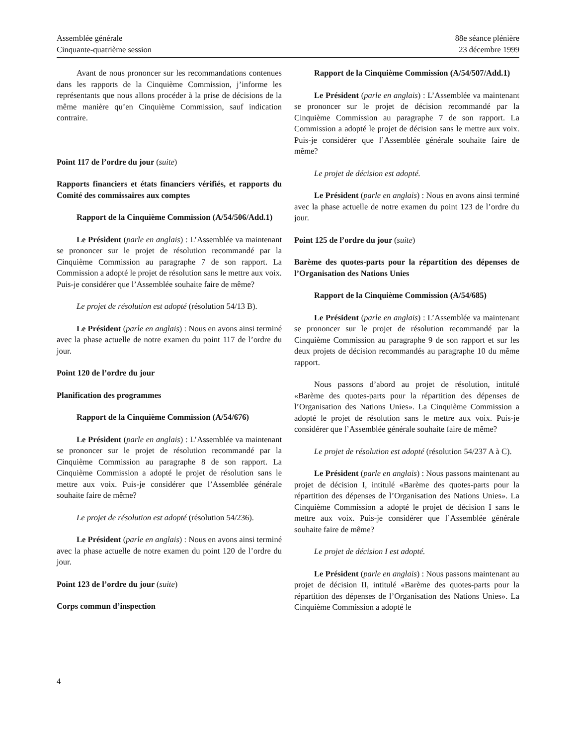Assemblée générale
Cinquante-quatrième session
88e séance plénière
23 décembre 1999
Avant de nous prononcer sur les recommandations contenues dans les rapports de la Cinquième Commission, j’informe les représentants que nous allons procéder à la prise de décisions de la même manière qu’en Cinquième Commission, sauf indication contraire.
Point 117 de l’ordre du jour (suite)
Rapports financiers et états financiers vérifiés, et rapports du Comité des commissaires aux comptes
Rapport de la Cinquième Commission (A/54/506/Add.1)
Le Président (parle en anglais) : L’Assemblée va maintenant se prononcer sur le projet de résolution recommandé par la Cinquième Commission au paragraphe 7 de son rapport. La Commission a adopté le projet de résolution sans le mettre aux voix. Puis-je considérer que l’Assemblée souhaite faire de même?
Le projet de résolution est adopté (résolution 54/13 B).
Le Président (parle en anglais) : Nous en avons ainsi terminé avec la phase actuelle de notre examen du point 117 de l’ordre du jour.
Point 120 de l’ordre du jour
Planification des programmes
Rapport de la Cinquième Commission (A/54/676)
Le Président (parle en anglais) : L’Assemblée va maintenant se prononcer sur le projet de résolution recommandé par la Cinquième Commission au paragraphe 8 de son rapport. La Cinquième Commission a adopté le projet de résolution sans le mettre aux voix. Puis-je considérer que l’Assemblée générale souhaite faire de même?
Le projet de résolution est adopté (résolution 54/236).
Le Président (parle en anglais) : Nous en avons ainsi terminé avec la phase actuelle de notre examen du point 120 de l’ordre du jour.
Point 123 de l’ordre du jour (suite)
Corps commun d’inspection
Rapport de la Cinquième Commission (A/54/507/Add.1)
Le Président (parle en anglais) : L’Assemblée va maintenant se prononcer sur le projet de décision recommandé par la Cinquième Commission au paragraphe 7 de son rapport. La Commission a adopté le projet de décision sans le mettre aux voix. Puis-je considérer que l’Assemblée générale souhaite faire de même?
Le projet de décision est adopté.
Le Président (parle en anglais) : Nous en avons ainsi terminé avec la phase actuelle de notre examen du point 123 de l’ordre du jour.
Point 125 de l’ordre du jour (suite)
Barème des quotes-parts pour la répartition des dépenses de l’Organisation des Nations Unies
Rapport de la Cinquième Commission (A/54/685)
Le Président (parle en anglais) : L’Assemblée va maintenant se prononcer sur le projet de résolution recommandé par la Cinquième Commission au paragraphe 9 de son rapport et sur les deux projets de décision recommandés au paragraphe 10 du même rapport.
Nous passons d’abord au projet de résolution, intitulé «Barème des quotes-parts pour la répartition des dépenses de l’Organisation des Nations Unies». La Cinquième Commission a adopté le projet de résolution sans le mettre aux voix. Puis-je considérer que l’Assemblée générale souhaite faire de même?
Le projet de résolution est adopté (résolution 54/237 A à C).
Le Président (parle en anglais) : Nous passons maintenant au projet de décision I, intitulé «Barème des quotes-parts pour la répartition des dépenses de l’Organisation des Nations Unies». La Cinquième Commission a adopté le projet de décision I sans le mettre aux voix. Puis-je considérer que l’Assemblée générale souhaite faire de même?
Le projet de décision I est adopté.
Le Président (parle en anglais) : Nous passons maintenant au projet de décision II, intitulé «Barème des quotes-parts pour la répartition des dépenses de l’Organisation des Nations Unies». La Cinquième Commission a adopté le
4